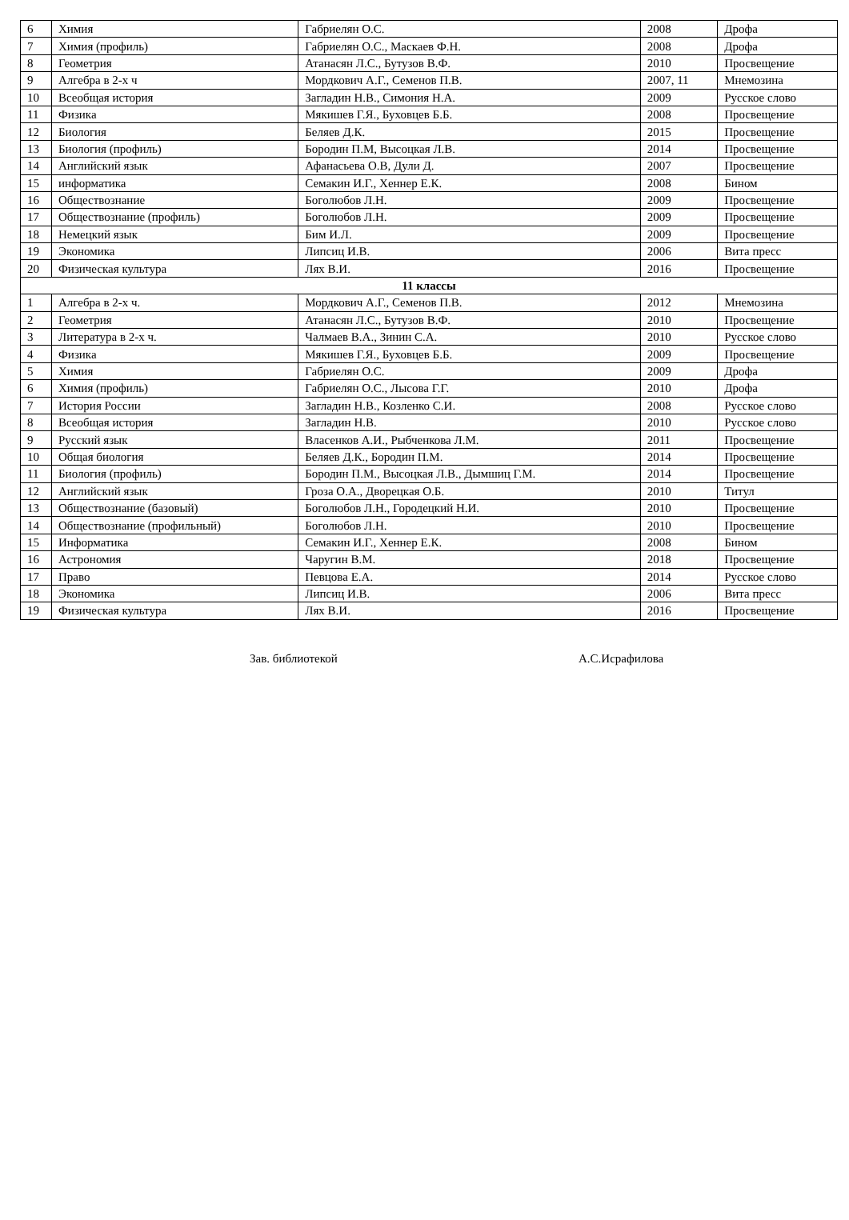| 6 | Химия | Габриелян О.С. | 2008 | Дрофа |
| 7 | Химия (профиль) | Габриелян О.С., Маскаев Ф.Н. | 2008 | Дрофа |
| 8 | Геометрия | Атанасян Л.С., Бутузов В.Ф. | 2010 | Просвещение |
| 9 | Алгебра в 2-х ч | Мордкович А.Г., Семенов П.В. | 2007, 11 | Мнемозина |
| 10 | Всеобщая история | Загладин Н.В., Симония Н.А. | 2009 | Русское слово |
| 11 | Физика | Мякишев Г.Я., Буховцев Б.Б. | 2008 | Просвещение |
| 12 | Биология | Беляев Д.К. | 2015 | Просвещение |
| 13 | Биология (профиль) | Бородин П.М, Высоцкая Л.В. | 2014 | Просвещение |
| 14 | Английский язык | Афанасьева О.В, Дули Д. | 2007 | Просвещение |
| 15 | информатика | Семакин И.Г., Хеннер Е.К. | 2008 | Бином |
| 16 | Обществознание | Боголюбов Л.Н. | 2009 | Просвещение |
| 17 | Обществознание (профиль) | Боголюбов Л.Н. | 2009 | Просвещение |
| 18 | Немецкий язык | Бим И.Л. | 2009 | Просвещение |
| 19 | Экономика | Липсиц И.В. | 2006 | Вита пресс |
| 20 | Физическая культура | Лях В.И. | 2016 | Просвещение |
| 11 классы | | | | |
| 1 | Алгебра в 2-х ч. | Мордкович А.Г., Семенов П.В. | 2012 | Мнемозина |
| 2 | Геометрия | Атанасян Л.С., Бутузов В.Ф. | 2010 | Просвещение |
| 3 | Литература в 2-х ч. | Чалмаев В.А., Зинин С.А. | 2010 | Русское слово |
| 4 | Физика | Мякишев Г.Я., Буховцев Б.Б. | 2009 | Просвещение |
| 5 | Химия | Габриелян О.С. | 2009 | Дрофа |
| 6 | Химия (профиль) | Габриелян О.С., Лысова Г.Г. | 2010 | Дрофа |
| 7 | История России | Загладин Н.В., Козленко С.И. | 2008 | Русское слово |
| 8 | Всеобщая история | Загладин Н.В. | 2010 | Русское слово |
| 9 | Русский язык | Власенков А.И., Рыбченкова Л.М. | 2011 | Просвещение |
| 10 | Общая биология | Беляев Д.К., Бородин П.М. | 2014 | Просвещение |
| 11 | Биология (профиль) | Бородин П.М., Высоцкая Л.В., Дымшиц Г.М. | 2014 | Просвещение |
| 12 | Английский язык | Гроза О.А., Дворецкая О.Б. | 2010 | Титул |
| 13 | Обществознание (базовый) | Боголюбов Л.Н., Городецкий Н.И. | 2010 | Просвещение |
| 14 | Обществознание (профильный) | Боголюбов Л.Н. | 2010 | Просвещение |
| 15 | Информатика | Семакин И.Г., Хеннер Е.К. | 2008 | Бином |
| 16 | Астрономия | Чаругин В.М. | 2018 | Просвещение |
| 17 | Право | Певцова Е.А. | 2014 | Русское слово |
| 18 | Экономика | Липсиц И.В. | 2006 | Вита пресс |
| 19 | Физическая культура | Лях В.И. | 2016 | Просвещение |
Зав. библиотекой А.С.Исрафилова